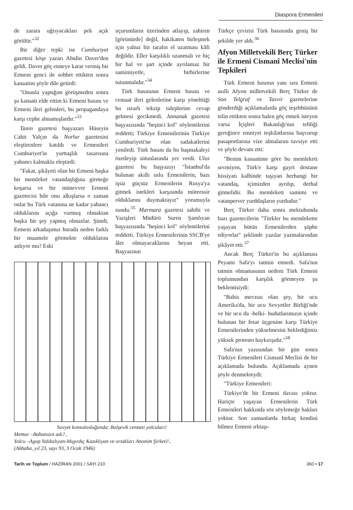Diaspora Ermenileri
de zarara uğrıyacakları pek açık görülür."<sup>32</sup>
Bir diğer tepki ise Cumhuriyet gazetesi köşe yazarı Abidin Daver'den geldi. Daver göç etmeye karar vermiş bir Ermeni genci ile sohbet ettikten sonra kanaatini şöyle dile getirdi:
"Onunla yaptığım görüşmeden sonra şu kanaati elde ettim ki Ermeni basını ve Ermeni ileri gelenleri, bu propagandaya karşı cephe almamışlardır."<sup>33</sup>
Tanin gazetesi başyazarı Hüseyin Cahit Yalçın da Norlur gazetesini eleştirenlere katıldı ve Ermenileri Cumhuriyet'in yurttaşlık tasarısına yabancı kalmakla eleştirdi:
"Fakat, şikâyeti olan bir Ermeni başka bir memleket vatandaşlığına girmeğe koşarsa ve bir münevver Ermeni gazetecisi bile onu alkışlarsa o zaman onlar bu Türk vatanına ne kadar yabancı olduklarını açığa vurmuş olmaktan başka bir şey yapmış olmazlar. Şimdi, Ermeni arkadaşımız burada neden farklı bir muamele görmekte olduklarını anlıyor mu? Eski
uçurumların üzerinden atlayıp, zahiren [görünürde] değil, hakikaten birleşmek için yalnız bir tarafın el uzatması kâfi değildir. Eller karşılıklı uzanmalı ve hiç bir hal ve şart içinde ayrılamaz bir samimiyetle, birbirlerine tutunmalıdır."<sup>34</sup>
Türk basınının Ermeni basını ve cemaat ileri gelenlerine karşı yönelttiği bu ısrarlı tekzip taleplerine cevap gelmesi gecikmedi. Jamanak gazetesi başyazısında "beşinci kol" söylentilerini reddetti; Türkiye Ermenilerinin Türkiye Cumhuriyeti'ne olan sadakatlerini yeniledi. Türk basını da bu başmakaleyi özetleyip sütunlarında yer verdi. Ulus gazetesi bu başyazıyı "İstanbul'da bulunan akıllı uslu Ermenilerin, bazı işsiz güçsüz Ermenilerin Rusya'ya gitmek istekleri karşısında müteessir olduklarını duymaktayız" yorumuyla sundu.<sup>35</sup> Marmara gazetesi sahibi ve Yazişleri Müdürü Suren Şamlıyan başyazısında "beşinci kol" söylentilerini reddetti. Türkiye Ermenilerinin SSCB'ye âlet olmayacaklarını beyan etti. Başyazının
Sovyet konsolosluğunda: Bolşevik cenneti yolcuları!
Memur –Babanızın adı?..
Yolcu –Agop Yaldızlıyan-Mıgırdıç Kazıklıyan ve ortakları Anonim Şirketi!..
(Akbaba, yıl 23, sayı 93, 3 Ocak 1946)
Türkçe çevirisi Türk basınında geniş bir şekilde yer aldı.<sup>36</sup>
Afyon Milletvekili Berç Türker ile Ermeni Cismanî Meclisi'nin Tepkileri
Türk Ermeni basının yanı sıra Ermeni asıllı Afyon milletvekili Berç Türker de Son Telgraf ve Tasvir gazetelerine gönderdiği açıklamalarda göç teşebbüsünü telin ettikten sonra halen göç etmek isteyen varsa İçişleri Bakanlığı'nın tebliği gereğince emniyet teşkilatlarına başvurup pasaportlarına vize almalarını tavsiye etti ve şöyle devam etti:
"Benim kanaatime göre bu memleketi sevmiyen, Türk'e karşı gayri dostane hissiyatı kalbinde taşıyan herhangi bir vatandaş, içimizden ayrılıp, derhal gitmelidir. Bu memleketi samimi ve vatanperver yurddaşların yurdudur."
Berç Türker daha sonra mektubunda bazı gazetecilerin "Türkler bu memlekette yaşayan bütün Ermenilerden şüphe ediyorlar" şeklinde yazılar yazmalarından şikâyet etti.<sup>37</sup>
Ancak Berç Türker'in bu açıklaması Peyami Safa'yı tatmin etmedi. Safa'nın tatmin olmamasının nedeni Türk Ermeni toplumundan karşılık görmeyen şu beklentisiydi:
"Bahis mevzuu olan şey, bir ucu Amerika'da, bir ucu Sovyetler Birliği'nde ve bir ucu da -belki- hudutlarımızın içinde bulunan bir fesat üçgenine karşı Türkiye Ermenilerinden yükselmesini beklediğimiz yüksek protesto haykırışıdır."<sup>38</sup>
Safa'nın yazısından bir gün sonra Türkiye Ermenileri Cismanî Meclisi de bir açıklamada bulundu. Açıklamada aynen şöyle denmekteydi:
"Türkiye Ermenileri:
Türkiye'de bir Ermeni davası yoktur. Hariçte yaşayan Ermenilerin Türk Ermenileri hakkında söz söylemeğe hakları yoktur. Son zamanlarda birkaç kendini bilmez Ermeni ırktaşı-
Tarih ve Toplum / HAZİRAN 2001 / SAYI 210 360 • 17